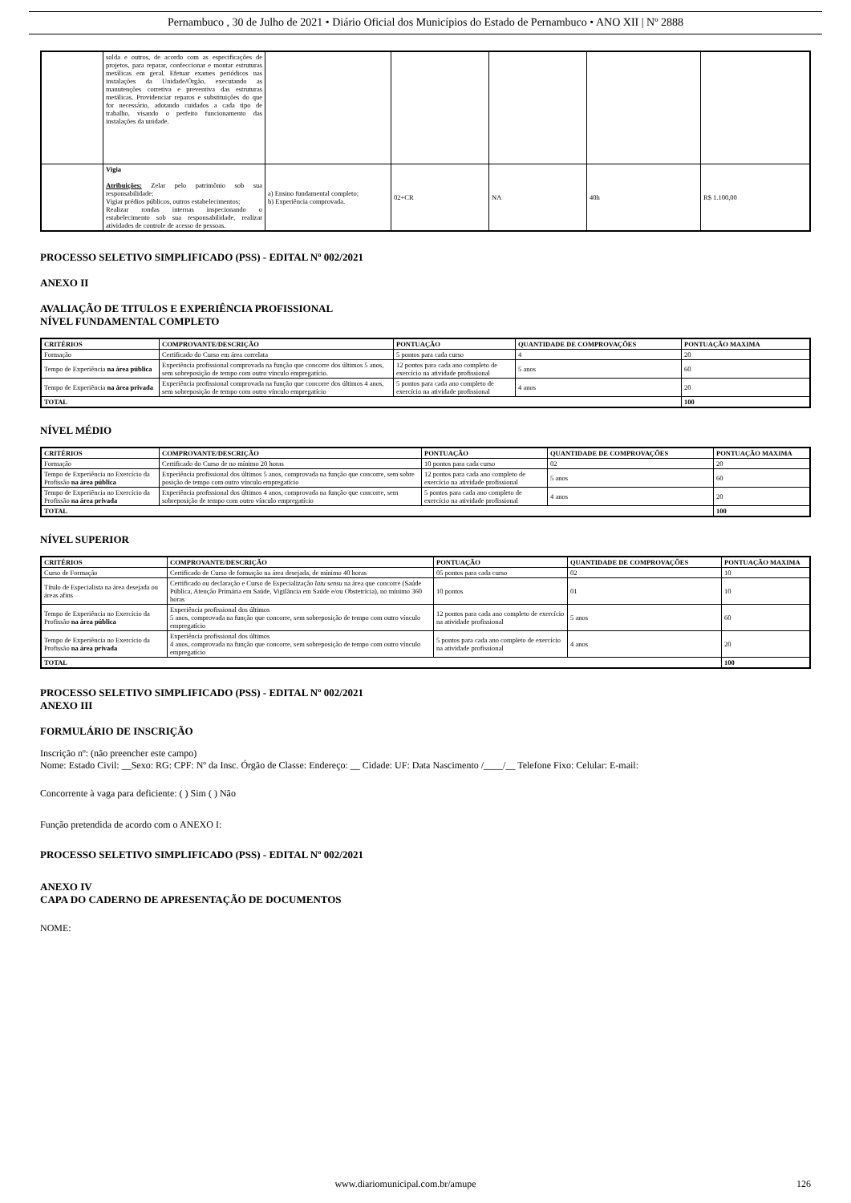Pernambuco , 30 de Julho de 2021 • Diário Oficial dos Municípios do Estado de Pernambuco • ANO XII | Nº 2888
| | solda e outros, de acordo com as especificações de projetos, para reparar, confeccionar e montar estruturas metálicas em geral. Efetuar exames periódicos nas instalações da Unidade/Órgão, executando as manutenções corretiva e preventiva das estruturas metálicas. Providenciar reparos e substituições do que for necessário, adotando cuidados a cada tipo de trabalho, visando o perfeito funcionamento das instalações da unidade. | | | | | |
| | Vigia Atribuições: Zelar pelo patrimônio sob sua responsabilidade; Vigiar prédios públicos, outros estabelecimentos; Realizar rondas internas inspecionando o estabelecimento sob sua responsabilidade, realizar atividades de controle de acesso de pessoas. | a) Ensino fundamental completo; b) Experiência comprovada. | 02+CR | NA | 40h | R$ 1.100,00 |
PROCESSO SELETIVO SIMPLIFICADO (PSS) - EDITAL Nº 002/2021
ANEXO II
AVALIAÇÃO DE TITULOS E EXPERIÊNCIA PROFISSIONAL
NÍVEL FUNDAMENTAL COMPLETO
| CRITÉRIOS | COMPROVANTE/DESCRIÇÃO | PONTUAÇÃO | QUANTIDADE DE COMPROVAÇÕES | PONTUAÇÃO MAXIMA |
| --- | --- | --- | --- | --- |
| Formação | Certificado do Curso em área correlata | 5 pontos para cada curso | 4 | 20 |
| Tempo de Experiência na área pública | Experiência profissional comprovada na função que concorre dos últimos 5 anos, sem sobreposição de tempo com outro vínculo empregatício. | 12 pontos para cada ano completo de exercício na atividade profissional | 5 anos | 60 |
| Tempo de Experiência na área privada | Experiência profissional comprovada na função que concorre dos últimos 4 anos, sem sobreposição de tempo com outro vínculo empregatício | 5 pontos para cada ano completo de exercício na atividade profissional | 4 anos | 20 |
| TOTAL | | | | 100 |
NÍVEL MÉDIO
| CRITÉRIOS | COMPROVANTE/DESCRIÇÃO | PONTUAÇÃO | QUANTIDADE DE COMPROVAÇÕES | PONTUAÇÃO MAXIMA |
| --- | --- | --- | --- | --- |
| Formação | Certificado do Curso de no mínimo 20 horas | 10 pontos para cada curso | 02 | 20 |
| Tempo de Experiência no Exercício da Profissão na área pública | Experiência profissional dos últimos 5 anos, comprovada na função que concorre, sem sobre posição de tempo com outro vínculo empregatício | 12 pontos para cada ano completo de exercício na atividade profissional | 5 anos | 60 |
| Tempo de Experiência no Exercício da Profissão na área privada | Experiência profissional dos últimos 4 anos, comprovada na função que concorre, sem sobreposição de tempo com outro vínculo empregatício | 5 pontos para cada ano completo de exercício na atividade profissional | 4 anos | 20 |
| TOTAL | | | | 100 |
NÍVEL SUPERIOR
| CRITÉRIOS | COMPROVANTE/DESCRIÇÃO | PONTUAÇÃO | QUANTIDADE DE COMPROVAÇÕES | PONTUAÇÃO MAXIMA |
| --- | --- | --- | --- | --- |
| Curso de Formação | Certificado de Curso de formação na área desejada, de mínimo 40 horas | 05 pontos para cada curso | 02 | 10 |
| Título de Especialista na área desejada ou áreas afins | Certificado ou declaração e Curso de Especialização latu sensu na área que concorre (Saúde Pública, Atenção Primária em Saúde, Vigilância em Saúde e/ou Obstetrícia), no mínimo 360 horas | 10 pontos | 01 | 10 |
| Tempo de Experiência no Exercício da Profissão na área pública | Experiência profissional dos últimos 5 anos, comprovada na função que concorre, sem sobreposição de tempo com outro vínculo empregatício | 12 pontos para cada ano completo de exercício na atividade profissional | 5 anos | 60 |
| Tempo de Experiência no Exercício da Profissão na área privada | Experiência profissional dos últimos 4 anos, comprovada na função que concorre, sem sobreposição de tempo com outro vínculo empregatício | 5 pontos para cada ano completo de exercício na atividade profissional | 4 anos | 20 |
| TOTAL | | | | 100 |
PROCESSO SELETIVO SIMPLIFICADO (PSS) - EDITAL Nº 002/2021
ANEXO III
FORMULÁRIO DE INSCRIÇÃO
Inscrição nº: (não preencher este campo)
Nome: Estado Civil: __Sexo: RG: CPF: Nº da Insc. Órgão de Classe: Endereço: __ Cidade: UF: Data Nascimento /____/__ Telefone Fixo: Celular: E-mail:
Concorrente à vaga para deficiente: ( ) Sim ( ) Não
Função pretendida de acordo com o ANEXO I:
PROCESSO SELETIVO SIMPLIFICADO (PSS) - EDITAL Nº 002/2021
ANEXO IV
CAPA DO CADERNO DE APRESENTAÇÃO DE DOCUMENTOS
NOME:
www.diariomunicipal.com.br/amupe
126